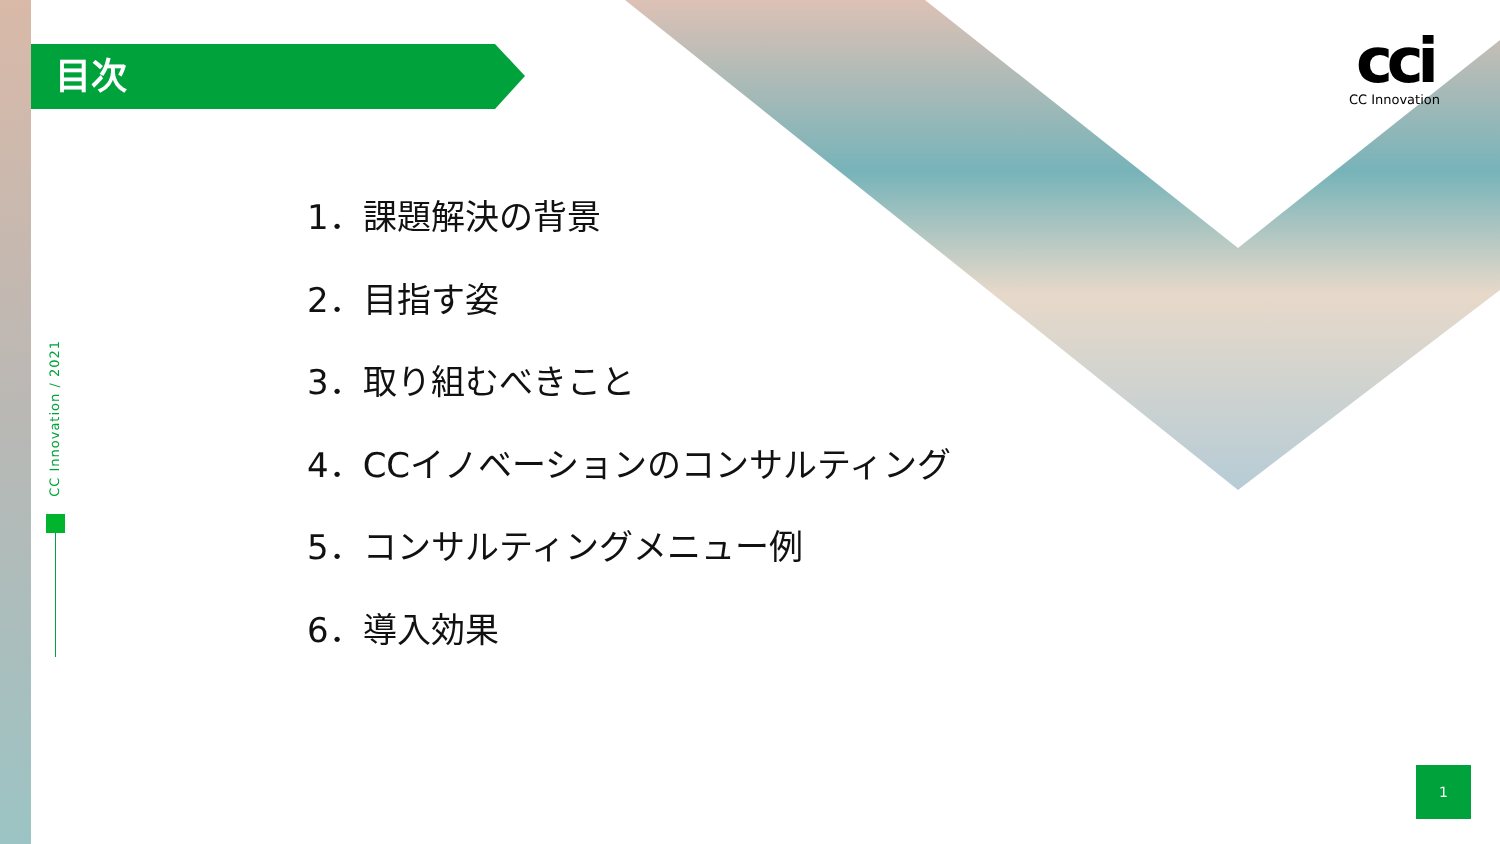目次
cci
CC Innovation
CC Innovation / 2021
1．課題解決の背景
2．目指す姿
3．取り組むべきこと
4．CCイノベーションのコンサルティング
5．コンサルティングメニュー例
6．導入効果
1